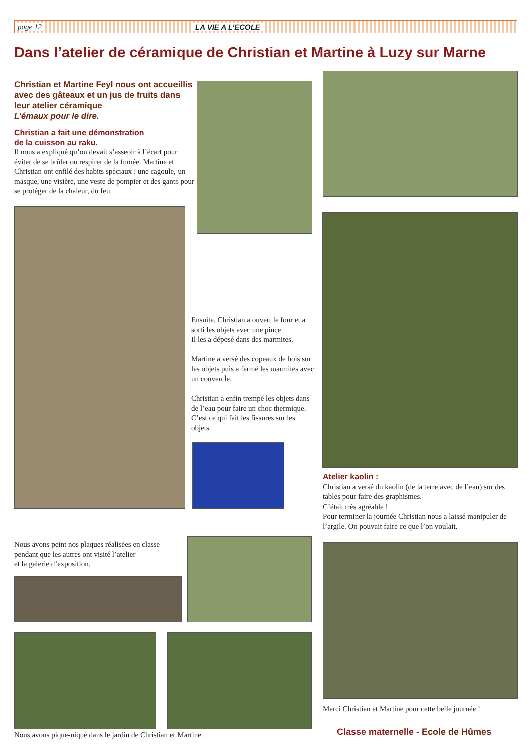page 12 LA VIE A L’ECOLE
Dans l’atelier de céramique de Christian et Martine à Luzy sur Marne
Christian et Martine Feyl nous ont accueillis avec des gâteaux et un jus de fruits dans leur atelier céramique
L’émaux pour le dire.
Christian a fait une démonstration
de la cuisson au raku.
Il nous a expliqué qu’on devait s’asseoir à l’écart pour éviter de se brûler ou respirer de la fumée. Martine et Christian ont enfilé des habits spéciaux : une cagoule, un masque, une visière, une veste de pompier et des gants pour se protéger de la chaleur, du feu.
Ensuite, Christian a ouvert le four et a sorti les objets avec une pince.
Il les a déposé dans des marmites.
Martine a versé des copeaux de bois sur les objets puis a fermé les marmites avec un couvercle.
Christian a enfin trempé les objets dans de l’eau pour faire un choc thermique. C’est ce qui fait les fissures sur les objets.
Atelier kaolin :
Christian a versé du kaolin (de la terre avec de l’eau) sur des tables pour faire des graphismes.
C’était très agréable !
Pour terminer la journée Christian nous a laissé manipuler de l’argile. On pouvait faire ce que l’on voulait.
Nous avons peint nos plaques réalisées en classe pendant que les autres ont visité l’atelier
et la galerie d’exposition.
Merci Christian et Martine pour cette belle journée !
Nous avons pique-niqué dans le jardin de Christian et Martine.
Classe maternelle - Ecole de Hûmes